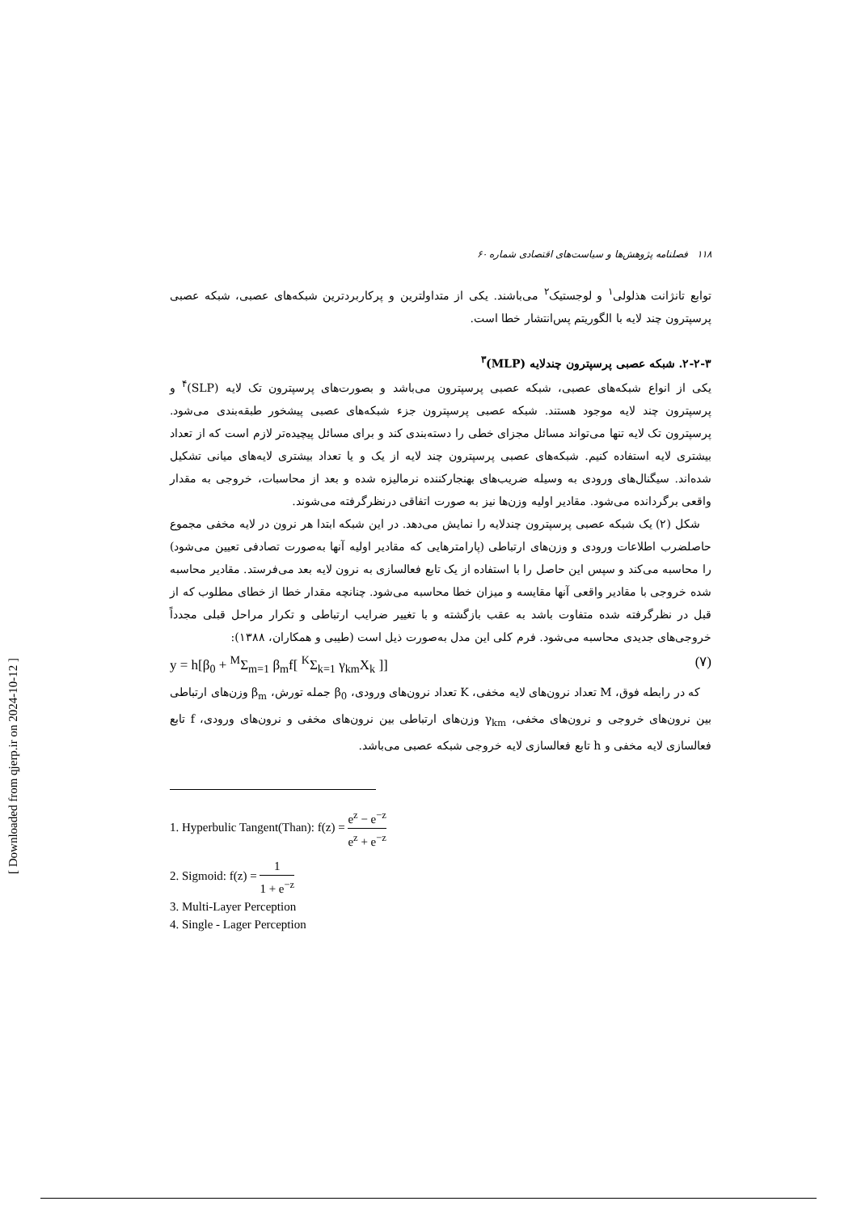۱۱۸ فصلنامه پژوهش‌ها و سیاست‌های اقتصادی شماره ۶۰
توابع تانژانت هذلولی<sup>۱</sup> و لوجستیک<sup>۲</sup> می‌باشند. یکی از متداولترین و پرکاربردترین شبکه‌های عصبی، شبکه عصبی پرسپترون چند لایه با الگوریتم پس‌انتشار خطا است.
۲-۲-۳. شبکه عصبی پرسپترون چندلایه (MLP)<sup>۳</sup>
یکی از انواع شبکه‌های عصبی، شبکه عصبی پرسپترون می‌باشد و بصورت‌های پرسپترون تک لایه (SLP)<sup>۴</sup> و پرسپترون چند لایه موجود هستند. شبکه عصبی پرسپترون جزء شبکه‌های عصبی پیشخور طبقه‌بندی می‌شود. پرسپترون تک لایه تنها می‌تواند مسائل مجزای خطی را دسته‌بندی کند و برای مسائل پیچیده‌تر لازم است که از تعداد بیشتری لایه استفاده کنیم. شبکه‌های عصبی پرسپترون چند لایه از یک و یا تعداد بیشتری لایه‌های میانی تشکیل شده‌اند. سیگنال‌های ورودی به وسیله ضریب‌های بهنجارکننده نرمالیزه شده و بعد از محاسبات، خروجی به مقدار واقعی برگردانده می‌شود. مقادیر اولیه وزن‌ها نیز به صورت اتفاقی درنظرگرفته می‌شوند.
شکل (۲) یک شبکه عصبی پرسپترون چندلایه را نمایش می‌دهد. در این شبکه ابتدا هر نرون در لایه مخفی مجموع حاصلضرب اطلاعات ورودی و وزن‌های ارتباطی (پارامترهایی که مقادیر اولیه آنها به‌صورت تصادفی تعیین می‌شود) را محاسبه می‌کند و سپس این حاصل را با استفاده از یک تابع فعالسازی به نرون لایه بعد می‌فرستد. مقادیر محاسبه شده خروجی با مقادیر واقعی آنها مقایسه و میزان خطا محاسبه می‌شود. چنانچه مقدار خطا از خطای مطلوب که از قبل در نظرگرفته شده متفاوت باشد به عقب بازگشته و با تغییر ضرایب ارتباطی و تکرار مراحل قبلی مجدداً خروجی‌های جدیدی محاسبه می‌شود. فرم کلی این مدل به‌صورت ذیل است (طیبی و همکاران، ۱۳۸۸):
y = h[β<sub>0</sub> + <sup>M</sup>Σ<sub>m=1</sub> β<sub>m</sub>f[ <sup>K</sup>Σ<sub>k=1</sub> γ<sub>km</sub>X<sub>k</sub> ]] (۷)
که در رابطه فوق، M تعداد نرون‌های لایه مخفی، K تعداد نرون‌های ورودی، β<sub>0</sub> جمله تورش، β<sub>m</sub> وزن‌های ارتباطی بین نرون‌های خروجی و نرون‌های مخفی، γ<sub>km</sub> وزن‌های ارتباطی بین نرون‌های مخفی و نرون‌های ورودی، f تابع فعالسازی لایه مخفی و h تابع فعالسازی لایه خروجی شبکه عصبی می‌باشد.
1. Hyperbulic Tangent(Than): f(z) = e<sup>z</sup> − e<sup>−z</sup> e<sup>z</sup> + e<sup>−z</sup>
2. Sigmoid: f(z) = 1 1 + e<sup>−z</sup>
3. Multi-Layer Perception
4. Single - Lager Perception
[ Downloaded from qjerp.ir on 2024-10-12 ]